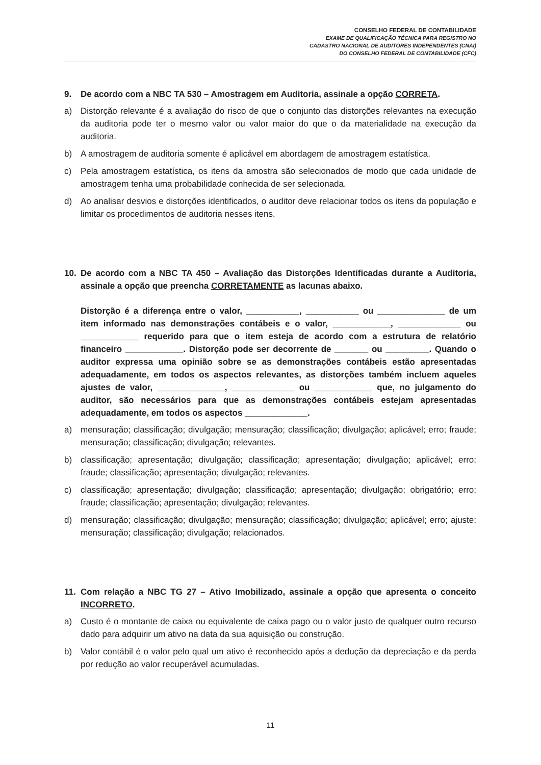CONSELHO FEDERAL DE CONTABILIDADE
EXAME DE QUALIFICAÇÃO TÉCNICA PARA REGISTRO NO
CADASTRO NACIONAL DE AUDITORES INDEPENDENTES (CNAI)
DO CONSELHO FEDERAL DE CONTABILIDADE (CFC)
9. De acordo com a NBC TA 530 – Amostragem em Auditoria, assinale a opção CORRETA.
a) Distorção relevante é a avaliação do risco de que o conjunto das distorções relevantes na execução da auditoria pode ter o mesmo valor ou valor maior do que o da materialidade na execução da auditoria.
b) A amostragem de auditoria somente é aplicável em abordagem de amostragem estatística.
c) Pela amostragem estatística, os itens da amostra são selecionados de modo que cada unidade de amostragem tenha uma probabilidade conhecida de ser selecionada.
d) Ao analisar desvios e distorções identificados, o auditor deve relacionar todos os itens da população e limitar os procedimentos de auditoria nesses itens.
10. De acordo com a NBC TA 450 – Avaliação das Distorções Identificadas durante a Auditoria, assinale a opção que preencha CORRETAMENTE as lacunas abaixo.
Distorção é a diferença entre o valor, ___________, ___________ ou ______________ de um item informado nas demonstrações contábeis e o valor, ____________, _____________ ou ____________ requerido para que o item esteja de acordo com a estrutura de relatório financeiro ____________. Distorção pode ser decorrente de _______ ou _________. Quando o auditor expressa uma opinião sobre se as demonstrações contábeis estão apresentadas adequadamente, em todos os aspectos relevantes, as distorções também incluem aqueles ajustes de valor, ______________, _____________ ou ____________ que, no julgamento do auditor, são necessários para que as demonstrações contábeis estejam apresentadas adequadamente, em todos os aspectos _____________.
a) mensuração; classificação; divulgação; mensuração; classificação; divulgação; aplicável; erro; fraude; mensuração; classificação; divulgação; relevantes.
b) classificação; apresentação; divulgação; classificação; apresentação; divulgação; aplicável; erro; fraude; classificação; apresentação; divulgação; relevantes.
c) classificação; apresentação; divulgação; classificação; apresentação; divulgação; obrigatório; erro; fraude; classificação; apresentação; divulgação; relevantes.
d) mensuração; classificação; divulgação; mensuração; classificação; divulgação; aplicável; erro; ajuste; mensuração; classificação; divulgação; relacionados.
11. Com relação a NBC TG 27 – Ativo Imobilizado, assinale a opção que apresenta o conceito INCORRETO.
a) Custo é o montante de caixa ou equivalente de caixa pago ou o valor justo de qualquer outro recurso dado para adquirir um ativo na data da sua aquisição ou construção.
b) Valor contábil é o valor pelo qual um ativo é reconhecido após a dedução da depreciação e da perda por redução ao valor recuperável acumuladas.
11